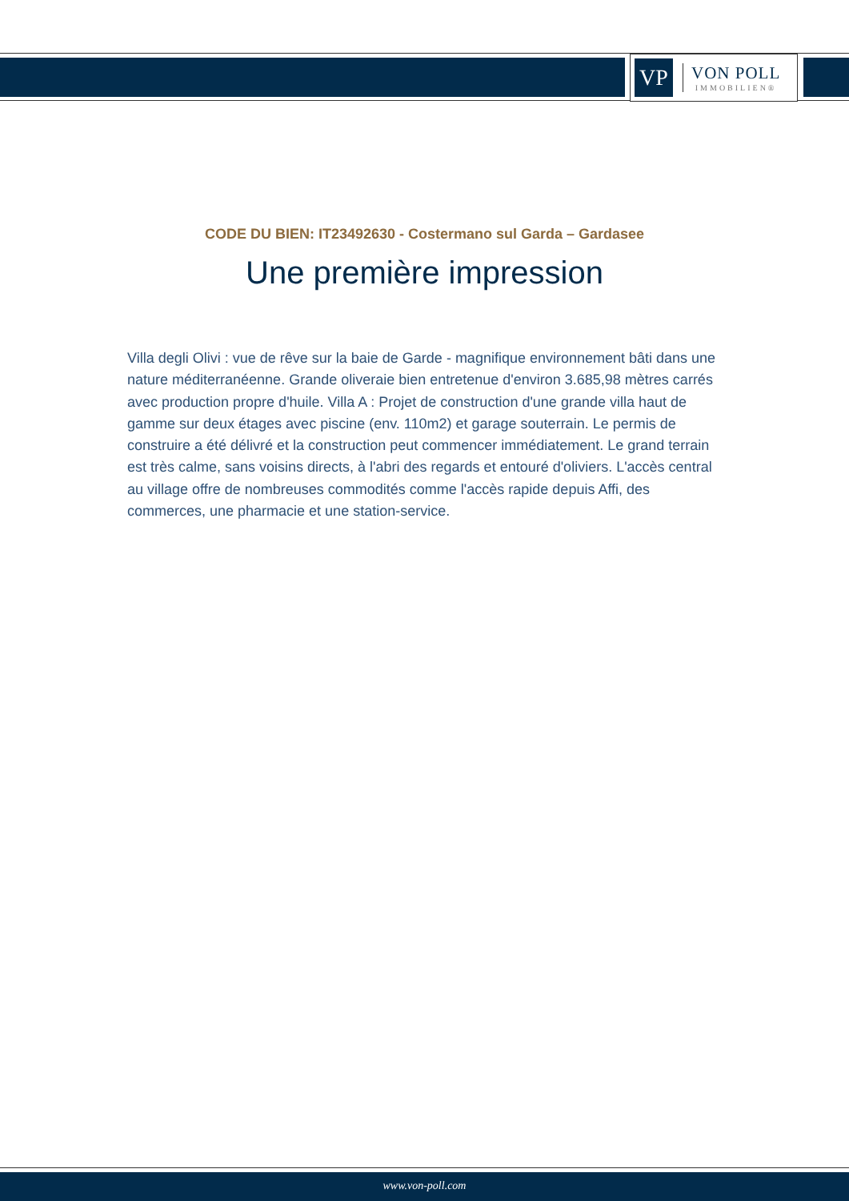VP
VON POLL
IMMOBILIEN®
CODE DU BIEN: IT23492630 - Costermano sul Garda – Gardasee
Une première impression
Villa degli Olivi : vue de rêve sur la baie de Garde - magnifique environnement bâti dans une nature méditerranéenne. Grande oliveraie bien entretenue d'environ 3.685,98 mètres carrés avec production propre d'huile. Villa A : Projet de construction d'une grande villa haut de gamme sur deux étages avec piscine (env. 110m2) et garage souterrain. Le permis de construire a été délivré et la construction peut commencer immédiatement. Le grand terrain est très calme, sans voisins directs, à l'abri des regards et entouré d'oliviers. L'accès central au village offre de nombreuses commodités comme l'accès rapide depuis Affi, des commerces, une pharmacie et une station-service.
www.von-poll.com